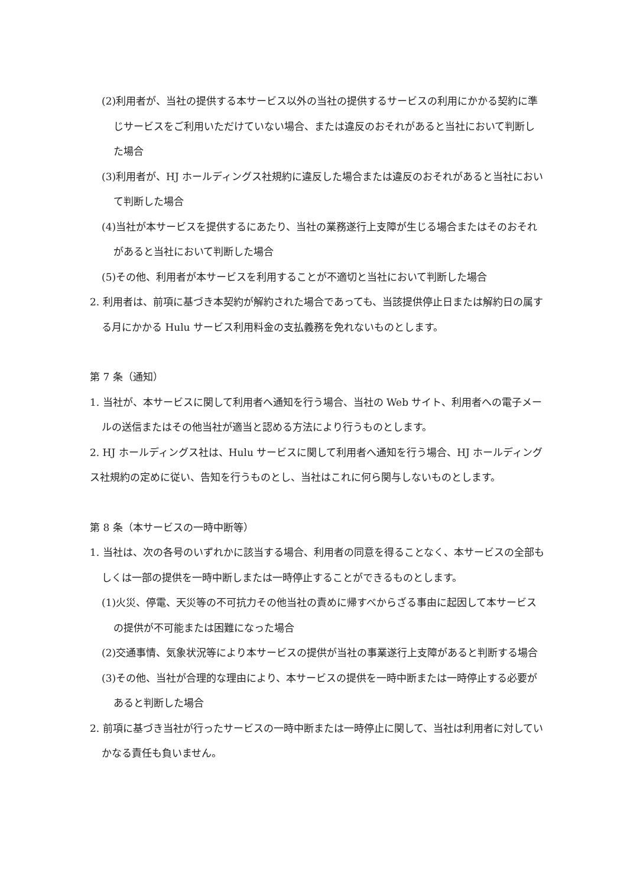(2)利用者が、当社の提供する本サービス以外の当社の提供するサービスの利用にかかる契約に準じサービスをご利用いただけていない場合、または違反のおそれがあると当社において判断した場合
(3)利用者が、HJ ホールディングス社規約に違反した場合または違反のおそれがあると当社において判断した場合
(4)当社が本サービスを提供するにあたり、当社の業務遂行上支障が生じる場合またはそのおそれがあると当社において判断した場合
(5)その他、利用者が本サービスを利用することが不適切と当社において判断した場合
2. 利用者は、前項に基づき本契約が解約された場合であっても、当該提供停止日または解約日の属する月にかかる Hulu サービス利用料金の支払義務を免れないものとします。
第 7 条（通知）
1. 当社が、本サービスに関して利用者へ通知を行う場合、当社の Web サイト、利用者への電子メールの送信またはその他当社が適当と認める方法により行うものとします。
2. HJ ホールディングス社は、Hulu サービスに関して利用者へ通知を行う場合、HJ ホールディングス社規約の定めに従い、告知を行うものとし、当社はこれに何ら関与しないものとします。
第 8 条（本サービスの一時中断等）
1. 当社は、次の各号のいずれかに該当する場合、利用者の同意を得ることなく、本サービスの全部もしくは一部の提供を一時中断しまたは一時停止することができるものとします。
(1)火災、停電、天災等の不可抗力その他当社の責めに帰すべからざる事由に起因して本サービスの提供が不可能または困難になった場合
(2)交通事情、気象状況等により本サービスの提供が当社の事業遂行上支障があると判断する場合
(3)その他、当社が合理的な理由により、本サービスの提供を一時中断または一時停止する必要があると判断した場合
2. 前項に基づき当社が行ったサービスの一時中断または一時停止に関して、当社は利用者に対していかなる責任も負いません。